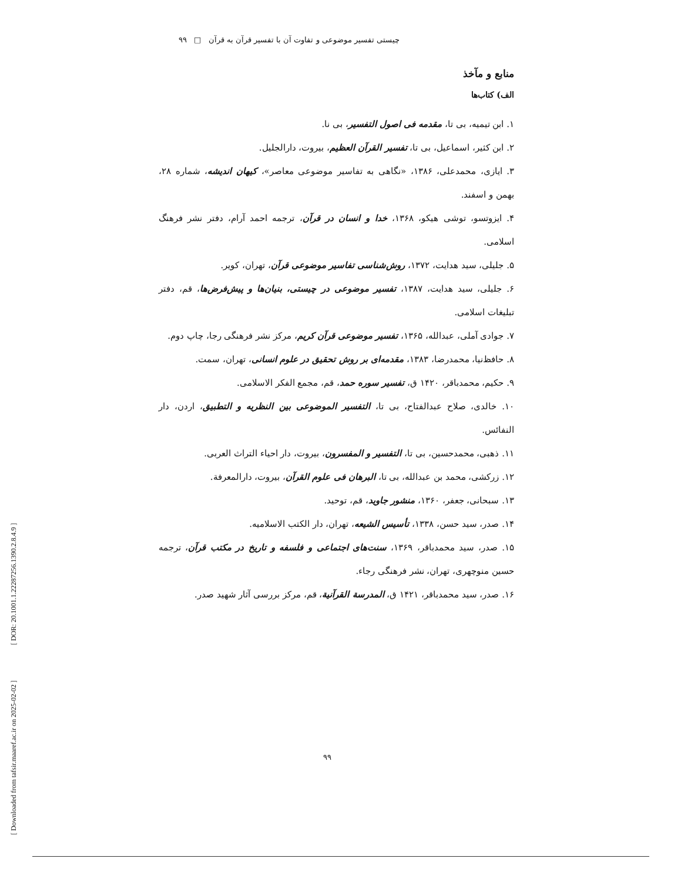[ Downloaded from tafsir.maaref.ac.ir on 2025-02-02 ] [ DOR: 20.1001.1.22287256.1390.2.8.4.9 ]
چیستی تفسیر موضوعی و تفاوت آن با تفسیر قرآن به قرآن □ ۹۹
منابع و مآخذ
الف) کتاب‌ها
۱. ابن تیمیه، بی تا، مقدمه فی اصول التفسیر، بی نا.
۲. ابن کثیر، اسماعیل، بی تا، تفسیر القرآن العظیم، بیروت، دارالجلیل.
۳. ایازی، محمدعلی، ۱۳۸۶، «نگاهی به تفاسیر موضوعی معاصر»، کیهان اندیشه، شماره ۲۸، بهمن و اسفند.
۴. ایزوتسو، توشی هیکو، ۱۳۶۸، خدا و انسان در قرآن، ترجمه احمد آرام، دفتر نشر فرهنگ اسلامی.
۵. جلیلی، سید هدایت، ۱۳۷۲، روش‌شناسی تفاسیر موضوعی قرآن، تهران، کویر.
۶. جلیلی، سید هدایت، ۱۳۸۷، تفسیر موضوعی در چیستی، بنیان‌ها و پیش‌فرض‌ها، قم، دفتر تبلیغات اسلامی.
۷. جوادی آملی، عبدالله، ۱۳۶۵، تفسیر موضوعی قرآن کریم، مرکز نشر فرهنگی رجا، چاپ دوم.
۸. حافظ‌نیا، محمدرضا، ۱۳۸۳، مقدمه‌ای بر روش تحقیق در علوم انسانی، تهران، سمت.
۹. حکیم، محمدباقر، ۱۴۲۰ ق، تفسیر سوره حمد، قم، مجمع الفکر الاسلامی.
۱۰. خالدی، صلاح عبدالفتاح، بی تا، التفسیر الموضوعی بین النظریه و التطبیق، اردن، دار النفائس.
۱۱. ذهبی، محمدحسین، بی تا، التفسیر و المفسرون، بیروت، دار احیاء التراث العربی.
۱۲. زرکشی، محمد بن عبدالله، بی تا، البرهان فی علوم القرآن، بیروت، دارالمعرفة.
۱۳. سبحانی، جعفر، ۱۳۶۰، منشور جاوید، قم، توحید.
۱۴. صدر، سید حسن، ۱۳۳۸، تأسیس الشیعه، تهران، دار الکتب الاسلامیه.
۱۵. صدر، سید محمدباقر، ۱۳۶۹، سنت‌های اجتماعی و فلسفه و تاریخ در مکتب قرآن، ترجمه حسین منوچهری، تهران، نشر فرهنگی رجاء.
۱۶. صدر، سید محمدباقر، ۱۴۲۱ ق، المدرسة القرآنیة، قم، مرکز بررسی آثار شهید صدر.
۹۹